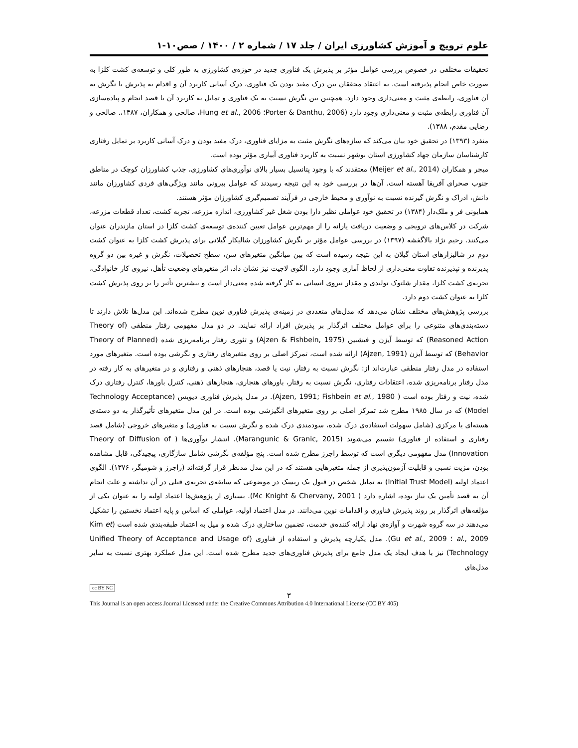علوم ترویج و آموزش کشاورزی ایران / جلد ۱۷ / شماره ۲ / ۱۴۰۰ / صص۱۰-۱
تحقیقات مختلفی در خصوص بررسی عوامل مؤثر بر پذیرش یک فناوری جدید در حوزه‌ی کشاورزی به طور کلی و توسعه‌ی کشت کلزا به صورت خاص انجام پذیرفته است. به اعتقاد محققان بین درک مفید بودن یک فناوری، درک آسانی کاربرد آن و اقدام به پذیرش با نگرش به آن فناوری، رابطه‌ی مثبت و معنی‌داری وجود دارد. همچنین بین نگرش نسبت به یک فناوری و تمایل به کاربرد آن یا قصد انجام و پیاده‌سازی آن فناوری رابطه‌ی مثبت و معنی‌داری وجود دارد (Porter & Danthu, 2006؛ Hung et al., 2006، صالحی و همکاران، ۱۳۸۷،. صالحی و رضایی مقدم، ۱۳۸۸).
منفرد (۱۳۹۳) در تحقیق خود بیان می‌کند که سازه‌های نگرش مثبت به مزایای فناوری، درک مفید بودن و درک آسانی کاربرد بر تمایل رفتاری کارشناسان سازمان جهاد کشاورزی استان بوشهر نسبت به کاربرد فناوری آبیاری مؤثر بوده است.
میجر و همکاران (Meijer et al., 2014) معتقدند که با وجود پتانسیل بسیار بالای نوآوری‌های کشاورزی، جذب کشاورزان کوچک در مناطق جنوب صحرای آفریقا آهسته است. آن‌ها در بررسی خود به این نتیجه رسیدند که عوامل بیرونی مانند ویژگی‌های فردی کشاورزان مانند دانش، ادراک و نگرش گیرنده نسبت به نوآوری و محیط خارجی در فرآیند تصمیم‌گیری کشاورزان مؤثر هستند.
همایونی فر و ملک‌دار (۱۳۸۴) در تحقیق خود عواملی نظیر دارا بودن شغل غیر کشاورزی، اندازه مزرعه، تجربه کشت، تعداد قطعات مزرعه، شرکت در کلاس‌های ترویجی و وضعیت دریافت یارانه را از مهم‌ترین عوامل تعیین کننده‌ی توسعه‌ی کشت کلزا در استان مازندران عنوان می‌کنند. رحیم نژاد بالاگفشه (۱۳۹۷) در بررسی عوامل مؤثر بر نگرش کشاورزان شالیکار گیلانی برای پذیرش کشت کلزا به عنوان کشت دوم در شالیزارهای استان گیلان به این نتیجه رسیده است که بین میانگین متغیرهای سن، سطح تحصیلات، نگرش و غیره بین دو گروه پذیرنده و نپذیرنده تفاوت معنی‌داری از لحاظ آماری وجود دارد. الگوی لاجیت نیز نشان داد، اثر متغیرهای وضعیت تأهل، نیروی کار خانوادگی، تجربه‌ی کشت کلزا، مقدار شلتوک تولیدی و مقدار نیروی انسانی به کار گرفته شده معنی‌دار است و بیشترین تأثیر را بر روی پذیرش کشت کلزا به عنوان کشت دوم دارد.
بررسی پژوهش‌های مختلف نشان می‌دهد که مدل‌های متعددی در زمینه‌ی پذیرش فناوری نوین مطرح شده‌اند. این مدل‌ها تلاش دارند تا دسته‌بندی‌های متنوعی را برای عوامل مختلف اثرگذار بر پذیرش افراد ارائه نمایند. در دو مدل مفهومی رفتار منطقی (Theory of Reasoned Action) که توسط آیزن و فیشبین (Ajzen & Fishbein, 1975) و تئوری رفتار برنامه‌ریزی شده (Theory of Planned Behavior) که توسط آیزن (Ajzen, 1991) ارائه شده است، تمرکز اصلی بر روی متغیرهای رفتاری و نگرشی بوده است. متغیرهای مورد استفاده در مدل رفتار منطقی عبارت‌اند از: نگرش نسبت به رفتار، نیت یا قصد، هنجارهای ذهنی و رفتاری و در متغیرهای به کار رفته در مدل رفتار برنامه‌ریزی شده، اعتقادات رفتاری، نگرش نسبت به رفتار، باورهای هنجاری، هنجارهای ذهنی، کنترل باورها، کنترل رفتاری درک شده، نیت و رفتار بوده است ( Ajzen, 1991; Fishbein et al., 1980). در مدل پذیرش فناوری دیویس (Technology Acceptance Model) که در سال ۱۹۸۵ مطرح شد تمرکز اصلی بر روی متغیرهای انگیزشی بوده است. در این مدل متغیرهای تأثیرگذار به دو دسته‌ی هسته‌ای یا مرکزی (شامل سهولت استفاده‌ی درک شده، سودمندی درک شده و نگرش نسبت به فناوری) و متغیرهای خروجی (شامل قصد رفتاری و استفاده از فناوری) تقسیم می‌شوند (Marangunic & Granic, 2015). انتشار نوآوری‌ها ( Theory of Diffusion of Innovation) مدل مفهومی دیگری است که توسط راجرز مطرح شده است. پنج مؤلفه‌ی نگرشی شامل سازگاری، پیچیدگی، قابل مشاهده بودن، مزیت نسبی و قابلیت آزمون‌پذیری از جمله متغیرهایی هستند که در این مدل مدنظر قرار گرفته‌اند (راجرز و شومیگر، ۱۳۷۶). الگوی اعتماد اولیه (Initial Trust Model) به تمایل شخص در قبول یک ریسک در موضوعی که سابقه‌ی تجربه‌ی قبلی در آن نداشته و علت انجام آن به قصد تأمین یک نیاز بوده، اشاره دارد ( Mc Knight & Chervany, 2001). بسیاری از پژوهش‌ها اعتماد اولیه را به عنوان یکی از مؤلفه‌های اثرگذار بر روند پذیرش فناوری و اقدامات نوین می‌دانند. در مدل اعتماد اولیه، عواملی که اساس و پایه اعتماد نخستین را تشکیل می‌دهند در سه گروه شهرت و آوازه‌ی نهاد ارائه کننده‌ی خدمت، تضمین ساختاری درک شده و میل به اعتماد طبقه‌بندی شده است (Kim et al., 2009 ؛ Gu et al., 2009). مدل یکپارچه پذیرش و استفاده از فناوری (Unified Theory of Acceptance and Usage of Technology) نیز با هدف ایجاد یک مدل جامع برای پذیرش فناوری‌های جدید مطرح شده است. این مدل عملکرد بهتری نسبت به سایر مدل‌های
cc BY NC
۳
This Journal is an open access Journal Licensed under the Creative Commons Attribution 4.0 International License (CC BY 405)